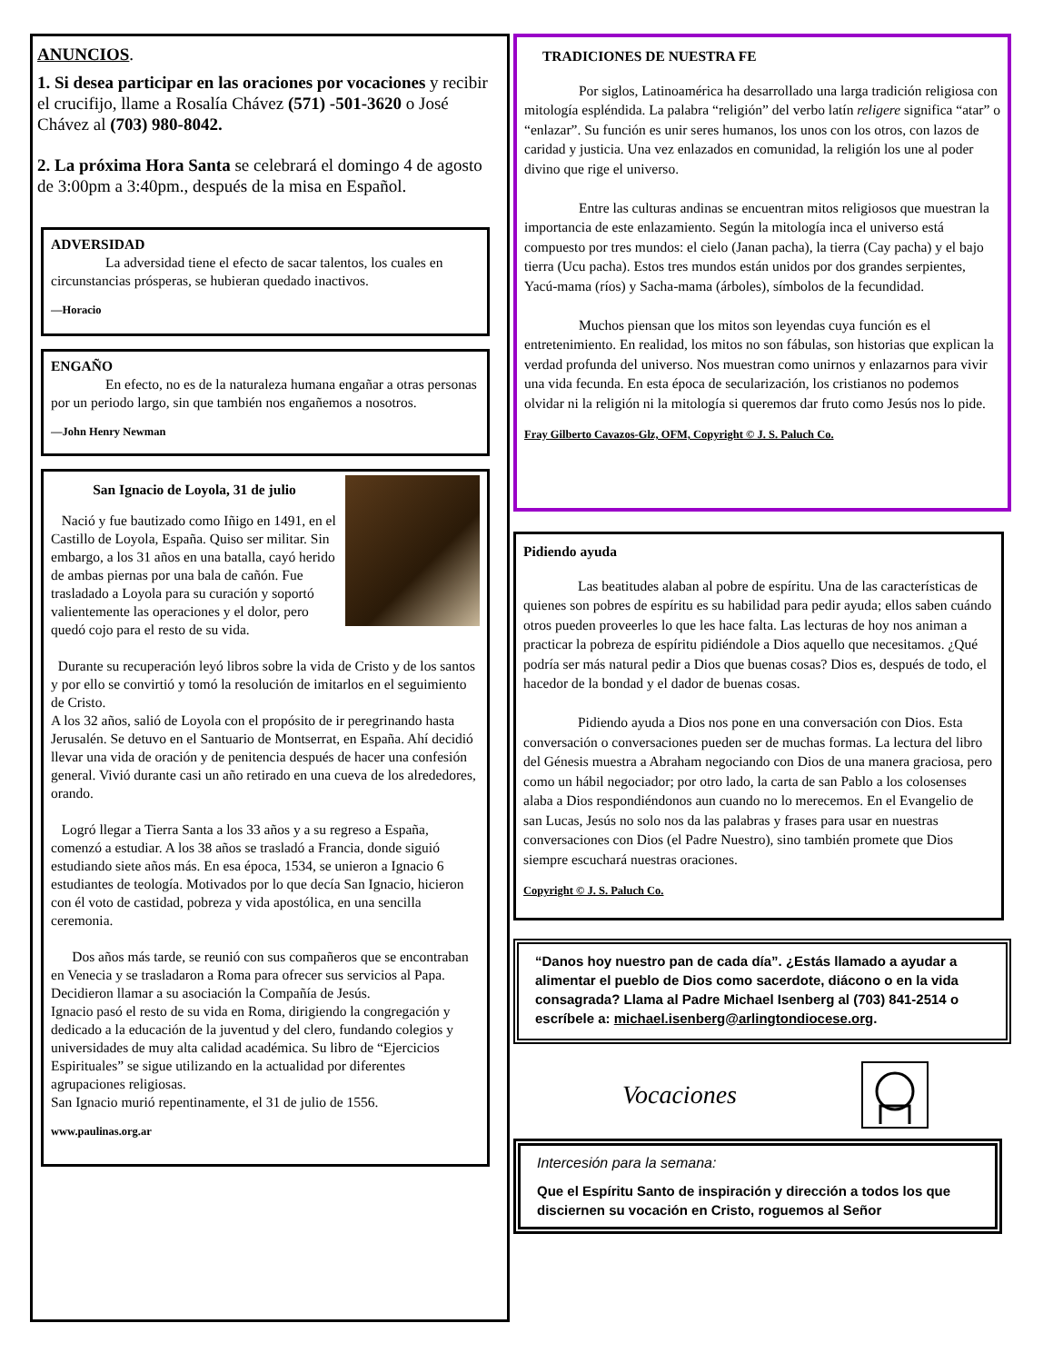ANUNCIOS.
1. Si desea participar en las oraciones por vocaciones y recibir el crucifijo, llame a Rosalía Chávez (571) -501-3620 o José Chávez al (703) 980-8042.
2. La próxima Hora Santa se celebrará el domingo 4 de agosto de 3:00pm a 3:40pm., después de la misa en Español.
ADVERSIDAD
La adversidad tiene el efecto de sacar talentos, los cuales en circunstancias prósperas, se hubieran quedado inactivos.
—Horacio
ENGAÑO
En efecto, no es de la naturaleza humana engañar a otras personas por un periodo largo, sin que también nos engañemos a nosotros.
—John Henry Newman
San Ignacio de Loyola, 31 de julio
Nació y fue bautizado como Iñigo en 1491, en el Castillo de Loyola, España. Quiso ser militar. Sin embargo, a los 31 años en una batalla, cayó herido de ambas piernas por una bala de cañón. Fue trasladado a Loyola para su curación y soportó valientemente las operaciones y el dolor, pero quedó cojo para el resto de su vida.
Durante su recuperación leyó libros sobre la vida de Cristo y de los santos y por ello se convirtió y tomó la resolución de imitarlos en el seguimiento de Cristo.
A los 32 años, salió de Loyola con el propósito de ir peregrinando hasta Jerusalén. Se detuvo en el Santuario de Montserrat, en España. Ahí decidió llevar una vida de oración y de penitencia después de hacer una confesión general. Vivió durante casi un año retirado en una cueva de los alrededores, orando.
Logró llegar a Tierra Santa a los 33 años y a su regreso a España, comenzó a estudiar. A los 38 años se trasladó a Francia, donde siguió estudiando siete años más. En esa época, 1534, se unieron a Ignacio 6 estudiantes de teología. Motivados por lo que decía San Ignacio, hicieron con él voto de castidad, pobreza y vida apostólica, en una sencilla ceremonia.
Dos años más tarde, se reunió con sus compañeros que se encontraban en Venecia y se trasladaron a Roma para ofrecer sus servicios al Papa. Decidieron llamar a su asociación la Compañía de Jesús.
Ignacio pasó el resto de su vida en Roma, dirigiendo la congregación y dedicado a la educación de la juventud y del clero, fundando colegios y universidades de muy alta calidad académica. Su libro de “Ejercicios Espirituales” se sigue utilizando en la actualidad por diferentes agrupaciones religiosas.
San Ignacio murió repentinamente, el 31 de julio de 1556.
www.paulinas.org.ar
TRADICIONES DE NUESTRA FE
Por siglos, Latinoamérica ha desarrollado una larga tradición religiosa con mitología espléndida. La palabra “religión” del verbo latín religere significa “atar” o “enlazar”. Su función es unir seres humanos, los unos con los otros, con lazos de caridad y justicia. Una vez enlazados en comunidad, la religión los une al poder divino que rige el universo.
Entre las culturas andinas se encuentran mitos religiosos que muestran la importancia de este enlazamiento. Según la mitología inca el universo está compuesto por tres mundos: el cielo (Janan pacha), la tierra (Cay pacha) y el bajo tierra (Ucu pacha). Estos tres mundos están unidos por dos grandes serpientes, Yacú-mama (ríos) y Sacha-mama (árboles), símbolos de la fecundidad.
Muchos piensan que los mitos son leyendas cuya función es el entretenimiento. En realidad, los mitos no son fábulas, son historias que explican la verdad profunda del universo. Nos muestran como unirnos y enlazarnos para vivir una vida fecunda. En esta época de secularización, los cristianos no podemos olvidar ni la religión ni la mitología si queremos dar fruto como Jesús nos lo pide.
Fray Gilberto Cavazos-Glz, OFM, Copyright © J. S. Paluch Co.
Pidiendo ayuda
Las beatitudes alaban al pobre de espíritu. Una de las características de quienes son pobres de espíritu es su habilidad para pedir ayuda; ellos saben cuándo otros pueden proveerles lo que les hace falta. Las lecturas de hoy nos animan a practicar la pobreza de espíritu pidiéndole a Dios aquello que necesitamos. ¿Qué podría ser más natural pedir a Dios que buenas cosas? Dios es, después de todo, el hacedor de la bondad y el dador de buenas cosas.
Pidiendo ayuda a Dios nos pone en una conversación con Dios. Esta conversación o conversaciones pueden ser de muchas formas. La lectura del libro del Génesis muestra a Abraham negociando con Dios de una manera graciosa, pero como un hábil negociador; por otro lado, la carta de san Pablo a los colosenses alaba a Dios respondiéndonos aun cuando no lo merecemos. En el Evangelio de san Lucas, Jesús no solo nos da las palabras y frases para usar en nuestras conversaciones con Dios (el Padre Nuestro), sino también promete que Dios siempre escuchará nuestras oraciones.
Copyright © J. S. Paluch Co.
“Danos hoy nuestro pan de cada día”. ¿Estás llamado a ayudar a alimentar el pueblo de Dios como sacerdote, diácono o en la vida consagrada? Llama al Padre Michael Isenberg al (703) 841-2514 o escríbele a: michael.isenberg@arlingtondiocese.org.
Vocaciones
Intercesión para la semana:
Que el Espíritu Santo de inspiración y dirección a todos los que disciernen su vocación en Cristo, roguemos al Señor